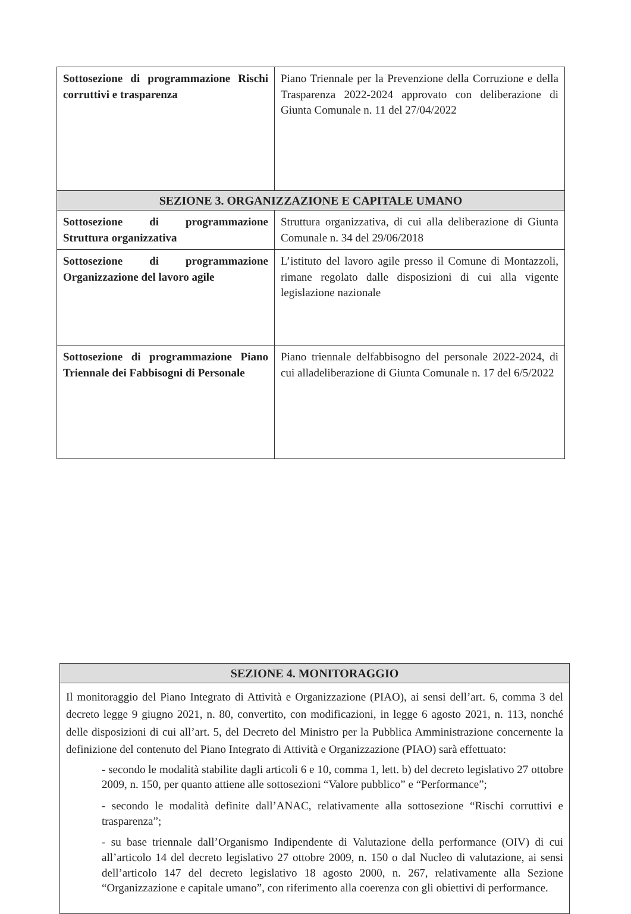| Sottosezione di programmazione Rischi corruttivi e trasparenza | Piano Triennale per la Prevenzione della Corruzione e della Trasparenza 2022-2024 approvato con deliberazione di Giunta Comunale n. 11 del 27/04/2022 |
| SEZIONE 3. ORGANIZZAZIONE E CAPITALE UMANO | |
| Sottosezione di programmazione Struttura organizzativa | Struttura organizzativa, di cui alla deliberazione di Giunta Comunale n. 34 del 29/06/2018 |
| Sottosezione di programmazione Organizzazione del lavoro agile | L’istituto del lavoro agile presso il Comune di Montazzoli, rimane regolato dalle disposizioni di cui alla vigente legislazione nazionale |
| Sottosezione di programmazione Piano Triennale dei Fabbisogni di Personale | Piano triennale delfabbisogno del personale 2022-2024, di cui alladeliberazione di Giunta Comunale n. 17 del 6/5/2022 |
| SEZIONE 4. MONITORAGGIO |
| --- |
| Il monitoraggio del Piano Integrato di Attività e Organizzazione (PIAO), ai sensi dell’art. 6, comma 3 del decreto legge 9 giugno 2021, n. 80, convertito, con modificazioni, in legge 6 agosto 2021, n. 113, nonché delle disposizioni di cui all’art. 5, del Decreto del Ministro per la Pubblica Amministrazione concernente la definizione del contenuto del Piano Integrato di Attività e Organizzazione (PIAO) sarà effettuato: - secondo le modalità stabilite dagli articoli 6 e 10, comma 1, lett. b) del decreto legislativo 27 ottobre 2009, n. 150, per quanto attiene alle sottosezioni “Valore pubblico” e “Performance”; - secondo le modalità definite dall’ANAC, relativamente alla sottosezione “Rischi corruttivi e trasparenza”; - su base triennale dall’Organismo Indipendente di Valutazione della performance (OIV) di cui all’articolo 14 del decreto legislativo 27 ottobre 2009, n. 150 o dal Nucleo di valutazione, ai sensi dell’articolo 147 del decreto legislativo 18 agosto 2000, n. 267, relativamente alla Sezione “Organizzazione e capitale umano”, con riferimento alla coerenza con gli obiettivi di performance. |